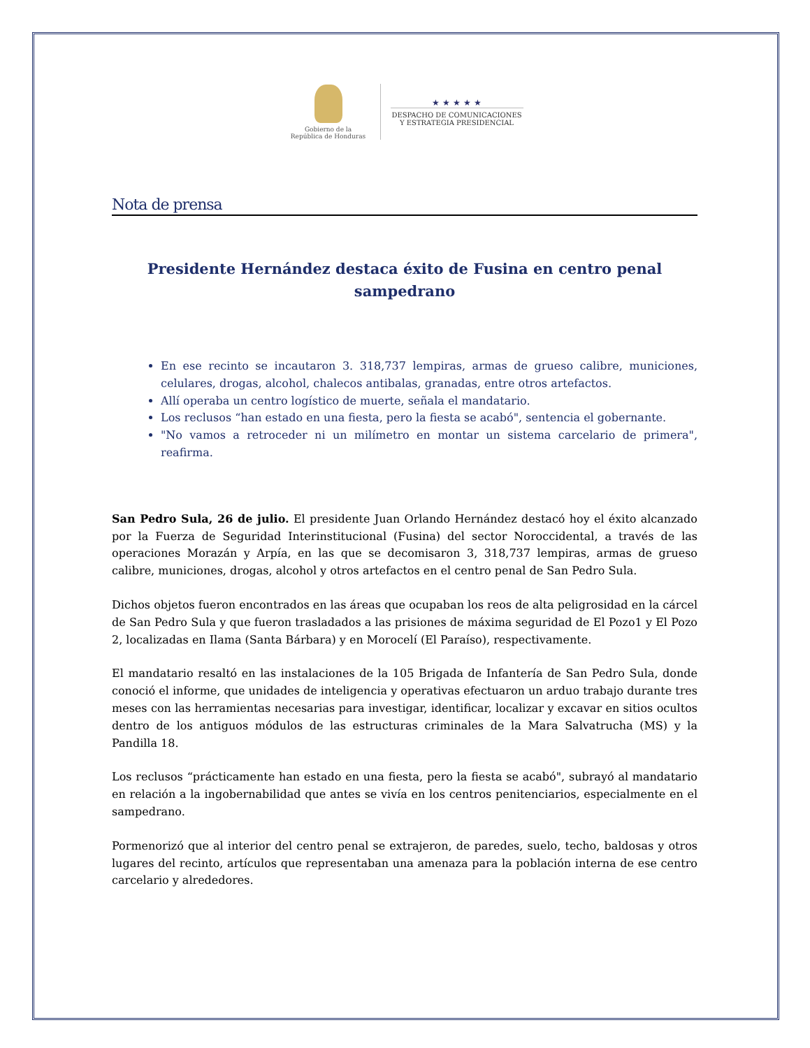Gobierno de la
República de Honduras
★ ★ ★ ★ ★
DESPACHO DE COMUNICACIONES
Y ESTRATEGIA PRESIDENCIAL
Nota de prensa
Presidente Hernández destaca éxito de Fusina en centro penal sampedrano
En ese recinto se incautaron 3. 318,737 lempiras, armas de grueso calibre, municiones, celulares, drogas, alcohol, chalecos antibalas, granadas, entre otros artefactos.
Allí operaba un centro logístico de muerte, señala el mandatario.
Los reclusos “han estado en una fiesta, pero la fiesta se acabó", sentencia el gobernante.
"No vamos a retroceder ni un milímetro en montar un sistema carcelario de primera", reafirma.
San Pedro Sula, 26 de julio. El presidente Juan Orlando Hernández destacó hoy el éxito alcanzado por la Fuerza de Seguridad Interinstitucional (Fusina) del sector Noroccidental, a través de las operaciones Morazán y Arpía, en las que se decomisaron 3, 318,737 lempiras, armas de grueso calibre, municiones, drogas, alcohol y otros artefactos en el centro penal de San Pedro Sula.
Dichos objetos fueron encontrados en las áreas que ocupaban los reos de alta peligrosidad en la cárcel de San Pedro Sula y que fueron trasladados a las prisiones de máxima seguridad de El Pozo1 y El Pozo 2, localizadas en Ilama (Santa Bárbara) y en Morocelí (El Paraíso), respectivamente.
El mandatario resaltó en las instalaciones de la 105 Brigada de Infantería de San Pedro Sula, donde conoció el informe, que unidades de inteligencia y operativas efectuaron un arduo trabajo durante tres meses con las herramientas necesarias para investigar, identificar, localizar y excavar en sitios ocultos dentro de los antiguos módulos de las estructuras criminales de la Mara Salvatrucha (MS) y la Pandilla 18.
Los reclusos “prácticamente han estado en una fiesta, pero la fiesta se acabó", subrayó al mandatario en relación a la ingobernabilidad que antes se vivía en los centros penitenciarios, especialmente en el sampedrano.
Pormenorizó que al interior del centro penal se extrajeron, de paredes, suelo, techo, baldosas y otros lugares del recinto, artículos que representaban una amenaza para la población interna de ese centro carcelario y alrededores.